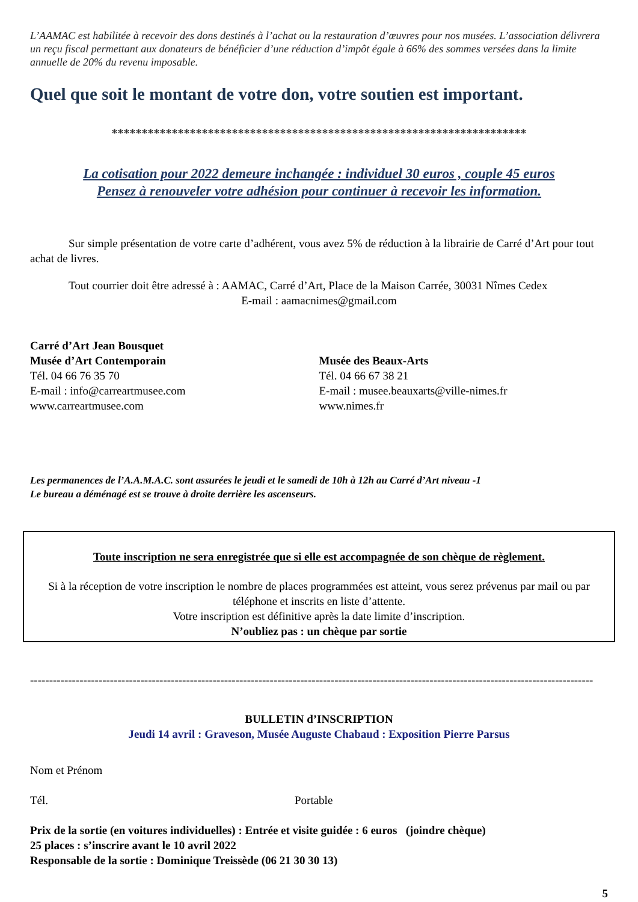L’AAMAC est habilitée à recevoir des dons destinés à l’achat ou la restauration d’œuvres pour nos musées. L’association délivrera un reçu fiscal permettant aux donateurs de bénéficier d’une réduction d’impôt égale à 66% des sommes versées dans la limite annuelle de 20% du revenu imposable.
Quel que soit le montant de votre don, votre soutien est important.
*********************************************************************
La cotisation pour 2022 demeure inchangée : individuel 30 euros , couple 45 euros
Pensez à renouveler votre adhésion pour continuer à recevoir les information.
Sur simple présentation de votre carte d’adhérent, vous avez 5% de réduction à la librairie de Carré d’Art pour tout achat de livres.
Tout courrier doit être adressé à : AAMAC, Carré d’Art, Place de la Maison Carrée, 30031 Nîmes Cedex
E-mail : aamacnimes@gmail.com
Carré d’Art Jean Bousquet
Musée d’Art Contemporain
Tél. 04 66 76 35 70
E-mail : info@carreartmusee.com
www.carreartmusee.com
Musée des Beaux-Arts
Tél. 04 66 67 38 21
E-mail : musee.beauxarts@ville-nimes.fr
www.nimes.fr
Les permanences de l’A.A.M.A.C. sont assurées le jeudi et le samedi de 10h à 12h au Carré d’Art niveau -1
Le bureau a déménagé est se trouve à droite derrière les ascenseurs.
Toute inscription ne sera enregistrée que si elle est accompagnée de son chèque de règlement.
Si à la réception de votre inscription le nombre de places programmées est atteint, vous serez prévenus par mail ou par téléphone et inscrits en liste d’attente.
Votre inscription est définitive après la date limite d’inscription.
N’oubliez pas : un chèque par sortie
----------------------------------------------------------------------------------------------------------------------------------------------------
BULLETIN d’INSCRIPTION
Jeudi 14 avril : Graveson, Musée Auguste Chabaud : Exposition Pierre Parsus
Nom et Prénom
Tél. Portable
Prix de la sortie (en voitures individuelles) : Entrée et visite guidée : 6 euros (joindre chèque)
25 places : s’inscrire avant le 10 avril 2022
Responsable de la sortie : Dominique Treissède (06 21 30 30 13)
5